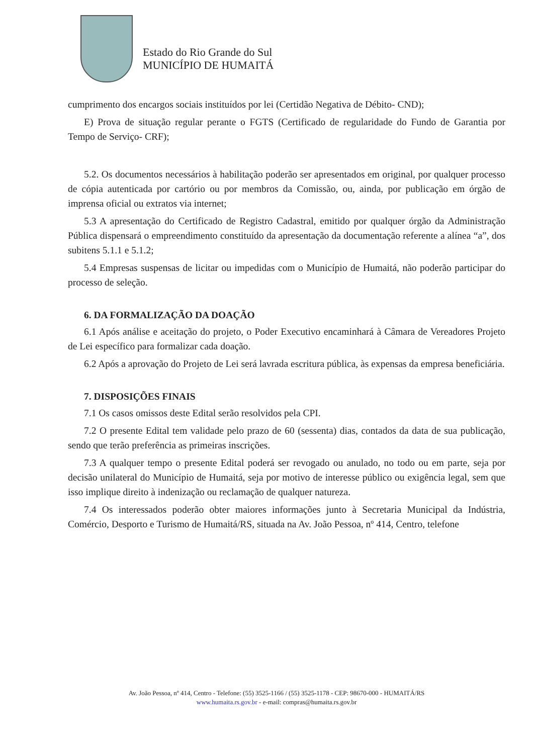Estado do Rio Grande do Sul
MUNICÍPIO DE HUMAITÁ
cumprimento dos encargos sociais instituídos por lei (Certidão Negativa de Débito- CND);
E) Prova de situação regular perante o FGTS (Certificado de regularidade do Fundo de Garantia por Tempo de Serviço- CRF);
5.2. Os documentos necessários à habilitação poderão ser apresentados em original, por qualquer processo de cópia autenticada por cartório ou por membros da Comissão, ou, ainda, por publicação em órgão de imprensa oficial ou extratos via internet;
5.3 A apresentação do Certificado de Registro Cadastral, emitido por qualquer órgão da Administração Pública dispensará o empreendimento constituído da apresentação da documentação referente a alínea “a”, dos subitens 5.1.1 e 5.1.2;
5.4 Empresas suspensas de licitar ou impedidas com o Município de Humaitá, não poderão participar do processo de seleção.
6. DA FORMALIZAÇÃO DA DOAÇÃO
6.1 Após análise e aceitação do projeto, o Poder Executivo encaminhará à Câmara de Vereadores Projeto de Lei específico para formalizar cada doação.
6.2 Após a aprovação do Projeto de Lei será lavrada escritura pública, às expensas da empresa beneficiária.
7. DISPOSIÇÕES FINAIS
7.1 Os casos omissos deste Edital serão resolvidos pela CPI.
7.2 O presente Edital tem validade pelo prazo de 60 (sessenta) dias, contados da data de sua publicação, sendo que terão preferência as primeiras inscrições.
7.3 A qualquer tempo o presente Edital poderá ser revogado ou anulado, no todo ou em parte, seja por decisão unilateral do Município de Humaitá, seja por motivo de interesse público ou exigência legal, sem que isso implique direito à indenização ou reclamação de qualquer natureza.
7.4 Os interessados poderão obter maiores informações junto à Secretaria Municipal da Indústria, Comércio, Desporto e Turismo de Humaitá/RS, situada na Av. João Pessoa, nº 414, Centro, telefone
Av. João Pessoa, nº 414, Centro - Telefone: (55) 3525-1166 / (55) 3525-1178 - CEP: 98670-000 - HUMAITÁ/RS
www.humaita.rs.gov.br - e-mail: compras@humaita.rs.gov.br